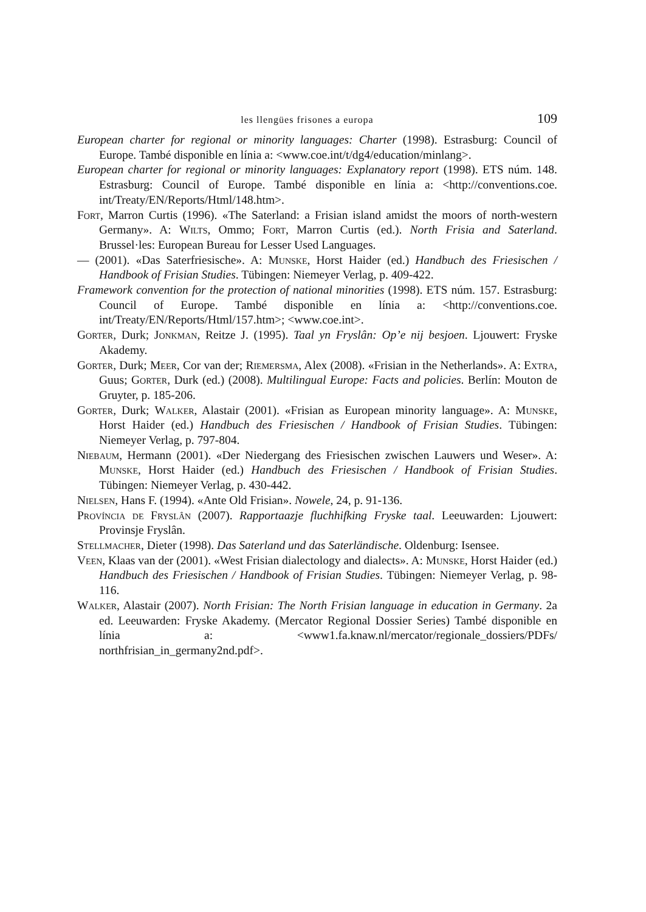les llengües frisones a europa 109
European charter for regional or minority languages: Charter (1998). Estrasburg: Council of Europe. També disponible en línia a: <www.coe.int/t/dg4/education/minlang>.
European charter for regional or minority languages: Explanatory report (1998). ETS núm. 148. Estrasburg: Council of Europe. També disponible en línia a: <http://conventions.coe. int/Treaty/EN/Reports/Html/148.htm>.
Fort, Marron Curtis (1996). «The Saterland: a Frisian island amidst the moors of north-western Germany». A: Wilts, Ommo; Fort, Marron Curtis (ed.). North Frisia and Saterland. Brussel·les: European Bureau for Lesser Used Languages.
— (2001). «Das Saterfriesische». A: Munske, Horst Haider (ed.) Handbuch des Friesischen / Handbook of Frisian Studies. Tübingen: Niemeyer Verlag, p. 409-422.
Framework convention for the protection of national minorities (1998). ETS núm. 157. Estrasburg: Council of Europe. També disponible en línia a: <http://conventions.coe. int/Treaty/EN/Reports/Html/157.htm>; <www.coe.int>.
Gorter, Durk; Jonkman, Reitze J. (1995). Taal yn Fryslân: Op’e nij besjoen. Ljouwert: Fryske Akademy.
Gorter, Durk; Meer, Cor van der; Riemersma, Alex (2008). «Frisian in the Netherlands». A: Extra, Guus; Gorter, Durk (ed.) (2008). Multilingual Europe: Facts and policies. Berlín: Mouton de Gruyter, p. 185-206.
Gorter, Durk; Walker, Alastair (2001). «Frisian as European minority language». A: Munske, Horst Haider (ed.) Handbuch des Friesischen / Handbook of Frisian Studies. Tübingen: Niemeyer Verlag, p. 797-804.
Niebaum, Hermann (2001). «Der Niedergang des Friesischen zwischen Lauwers und Weser». A: Munske, Horst Haider (ed.) Handbuch des Friesischen / Handbook of Frisian Studies. Tübingen: Niemeyer Verlag, p. 430-442.
Nielsen, Hans F. (1994). «Ante Old Frisian». Nowele, 24, p. 91-136.
Província de Fryslân (2007). Rapportaazje fluchhifking Fryske taal. Leeuwarden: Ljouwert: Provinsje Fryslân.
Stellmacher, Dieter (1998). Das Saterland und das Saterländische. Oldenburg: Isensee.
Veen, Klaas van der (2001). «West Frisian dialectology and dialects». A: Munske, Horst Haider (ed.) Handbuch des Friesischen / Handbook of Frisian Studies. Tübingen: Niemeyer Verlag, p. 98-116.
Walker, Alastair (2007). North Frisian: The North Frisian language in education in Germany. 2a ed. Leeuwarden: Fryske Akademy. (Mercator Regional Dossier Series) També disponible en línia a: <www1.fa.knaw.nl/mercator/regionale_dossiers/PDFs/ northfrisian_in_germany2nd.pdf>.